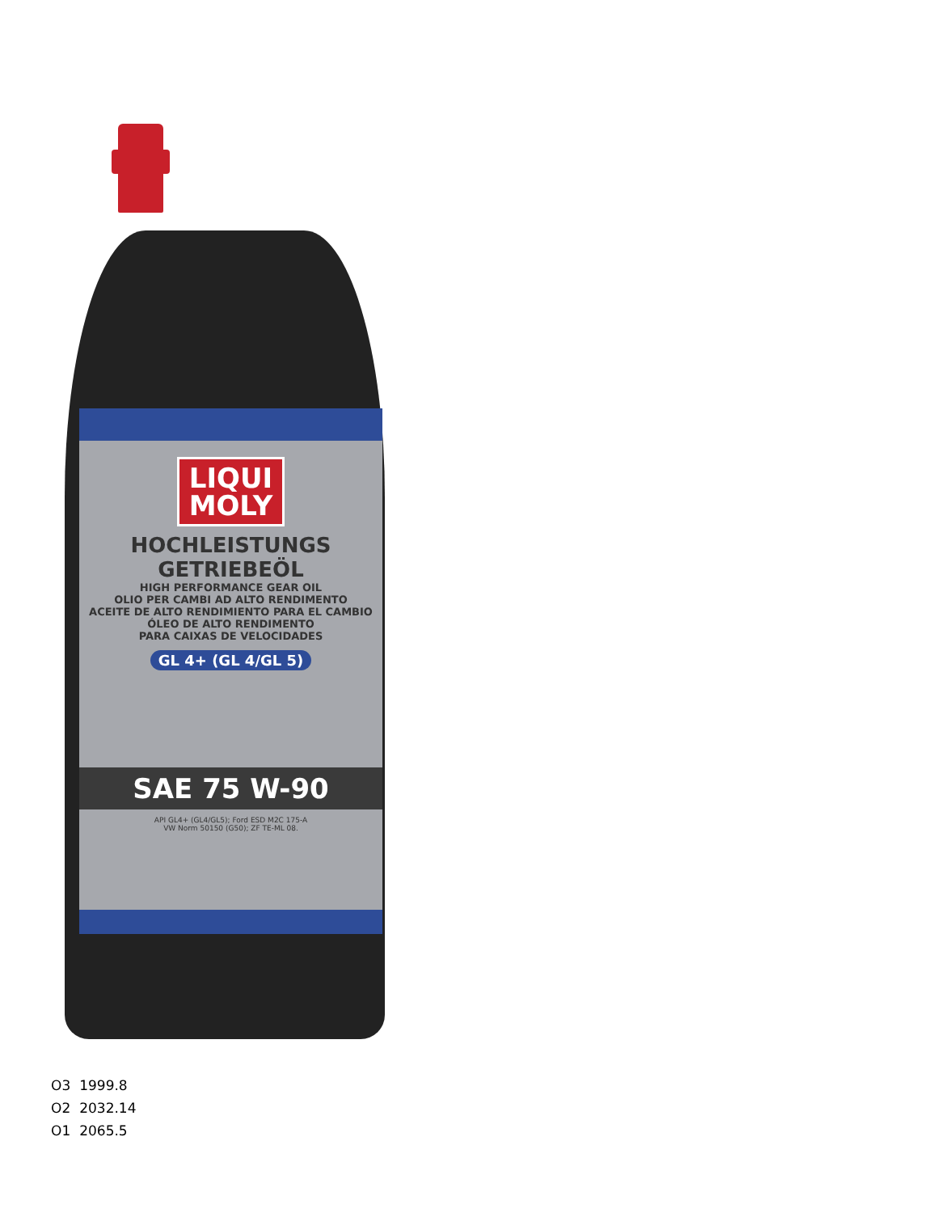LIQUI
MOLY
HOCHLEISTUNGS
GETRIEBEÖL
HIGH PERFORMANCE GEAR OIL
OLIO PER CAMBI AD ALTO RENDIMENTO
ACEITE DE ALTO RENDIMIENTO PARA EL CAMBIO
ÓLEO DE ALTO RENDIMENTO
PARA CAIXAS DE VELOCIDADES
GL 4+ (GL 4/GL 5)
SAE 75 W-90
API GL4+ (GL4/GL5); Ford ESD M2C 175-A
VW Norm 50150 (G50); ZF TE-ML 08.
| O3 | 1999.8 |
| O2 | 2032.14 |
| O1 | 2065.5 |